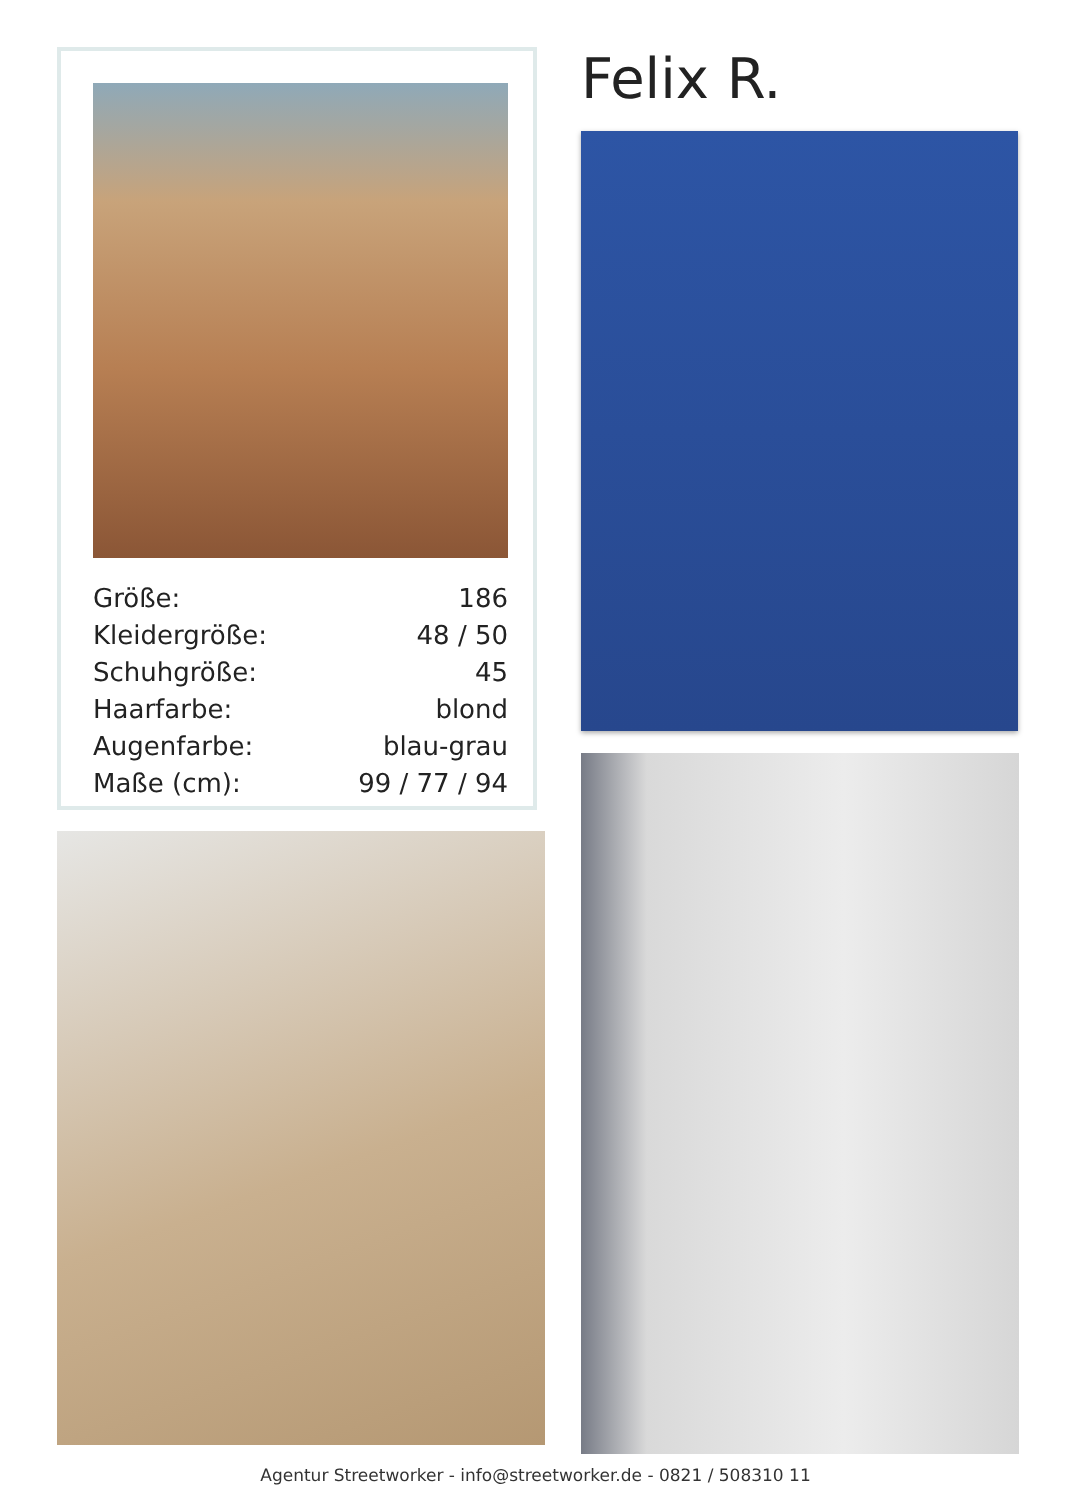| Größe: | 186 |
| Kleidergröße: | 48 / 50 |
| Schuhgröße: | 45 |
| Haarfarbe: | blond |
| Augenfarbe: | blau-grau |
| Maße (cm): | 99 / 77 / 94 |
Felix R.
Agentur Streetworker - info@streetworker.de - 0821 / 508310 11